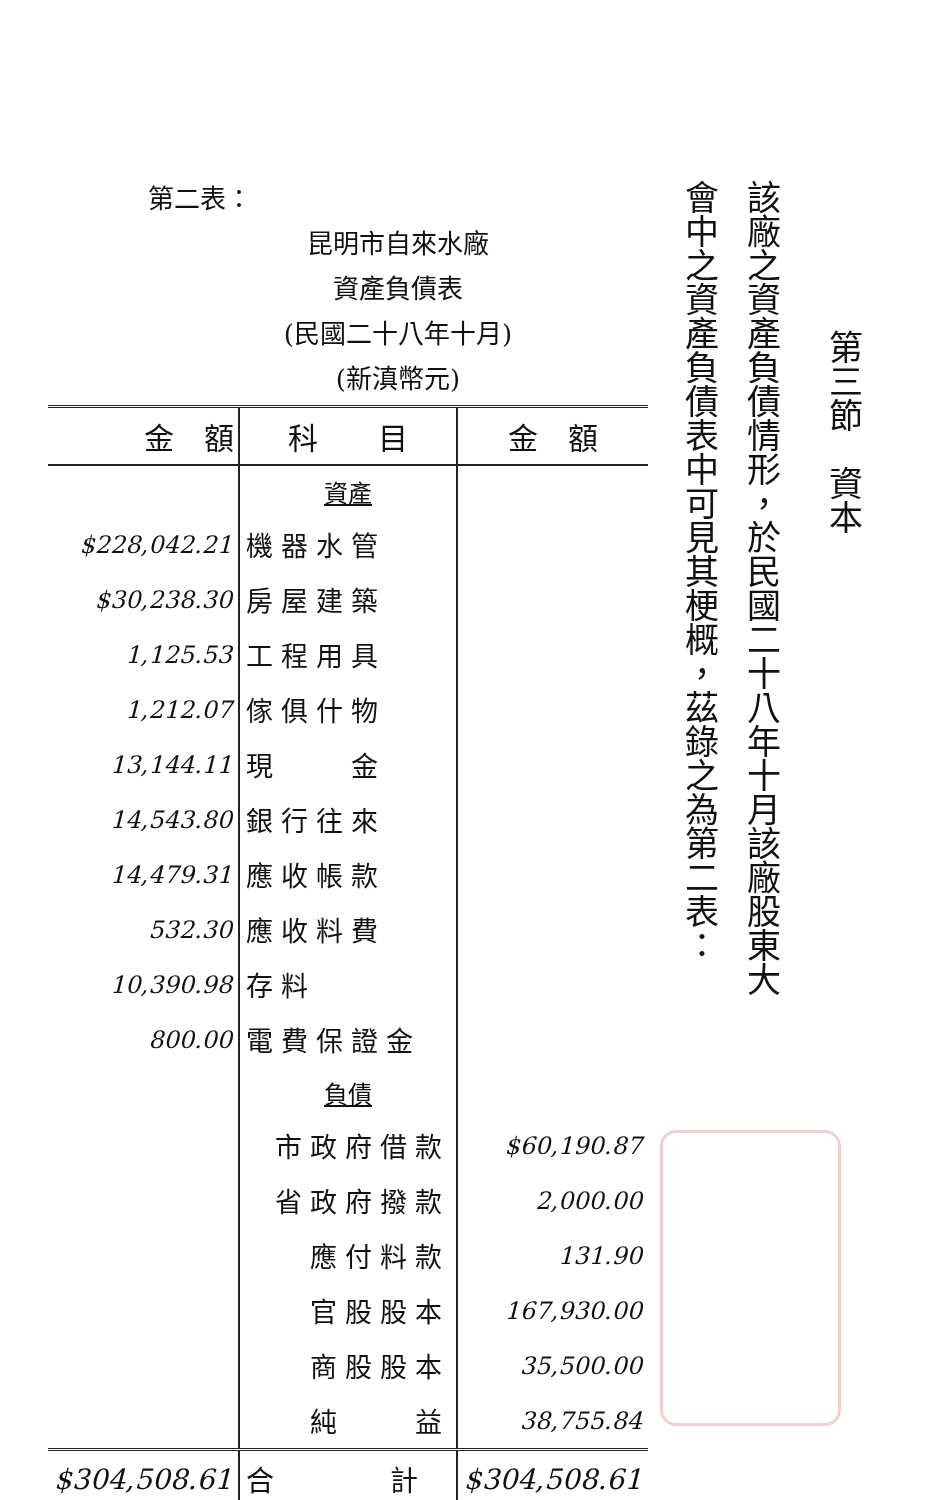第三節　資本
該廠之資產負債情形，於民國二十八年十月該廠股東大
會中之資產負債表中可見其梗概，茲錄之為第二表：
第二表：
昆明市自來水廠
資產負債表
(民國二十八年十月)
(新滇幣元)
| 金 額 | 科 目 | 金 額 |
| --- | --- | --- |
| | 資產 | |
| $228,042.21 | 機器水管 | |
| $30,238.30 | 房屋建築 | |
| 1,125.53 | 工程用具 | |
| 1,212.07 | 傢俱什物 | |
| 13,144.11 | 現 金 | |
| 14,543.80 | 銀行往來 | |
| 14,479.31 | 應收帳款 | |
| 532.30 | 應收料費 | |
| 10,390.98 | 存料 | |
| 800.00 | 電費保證金 | |
| | 負債 | |
| | 市政府借款 | $60,190.87 |
| | 省政府撥款 | 2,000.00 |
| | 應付料款 | 131.90 |
| | 官股股本 | 167,930.00 |
| | 商股股本 | 35,500.00 |
| | 純 益 | 38,755.84 |
| $304,508.61 | 合 計 | $304,508.61 |